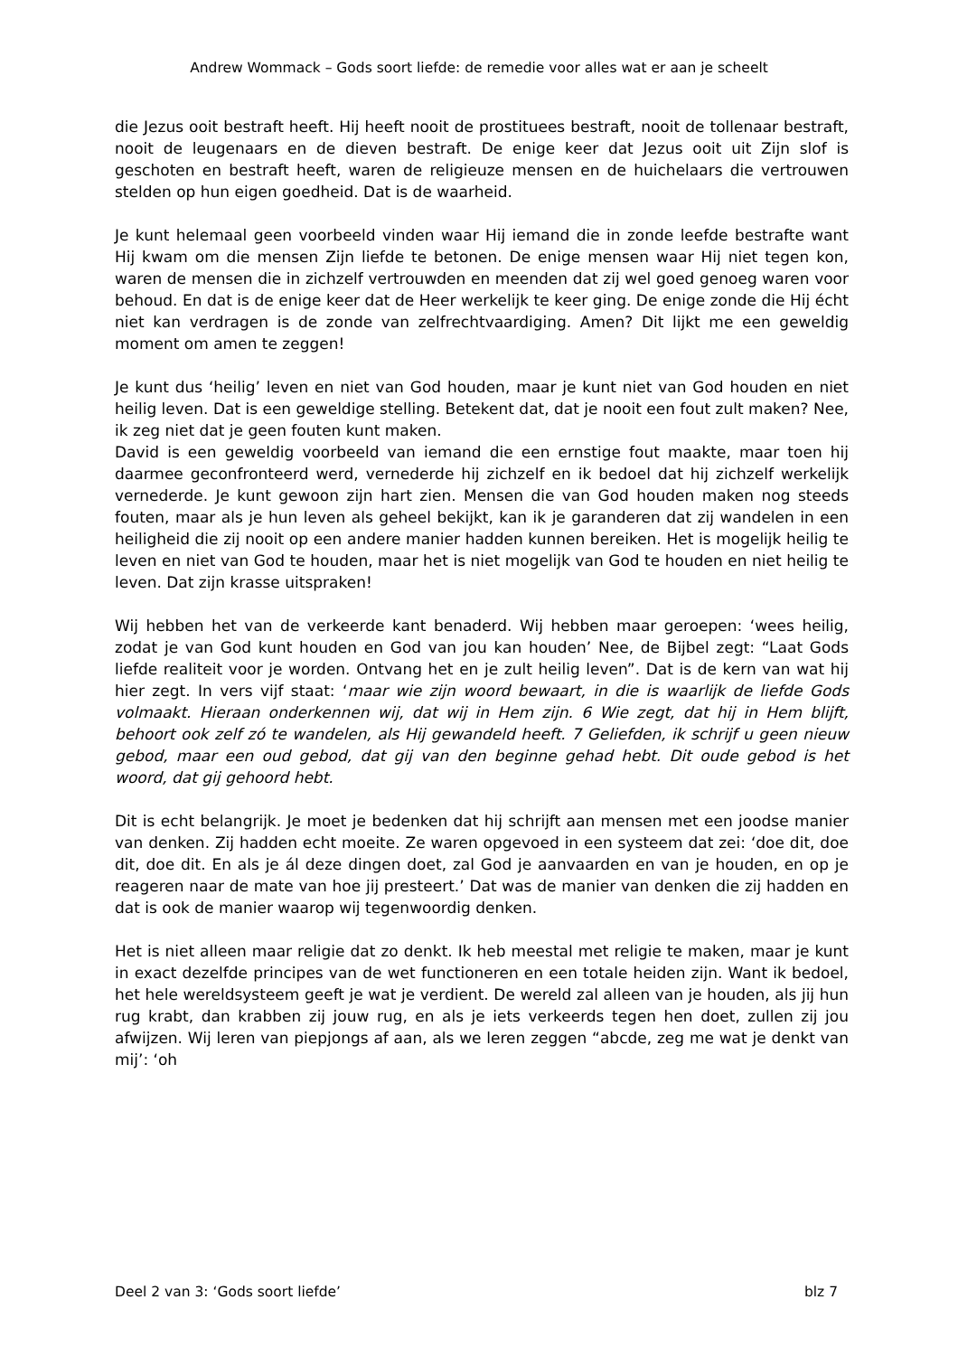Andrew Wommack – Gods soort liefde: de remedie voor alles wat er aan je scheelt
die Jezus ooit bestraft heeft. Hij heeft nooit de prostituees bestraft, nooit de tollenaar bestraft, nooit de leugenaars en de dieven bestraft. De enige keer dat Jezus ooit uit Zijn slof is geschoten en bestraft heeft, waren de religieuze mensen en de huichelaars die vertrouwen stelden op hun eigen goedheid. Dat is de waarheid.
Je kunt helemaal geen voorbeeld vinden waar Hij iemand die in zonde leefde bestrafte want Hij kwam om die mensen Zijn liefde te betonen. De enige mensen waar Hij niet tegen kon, waren de mensen die in zichzelf vertrouwden en meenden dat zij wel goed genoeg waren voor behoud. En dat is de enige keer dat de Heer werkelijk te keer ging. De enige zonde die Hij écht niet kan verdragen is de zonde van zelfrechtvaardiging. Amen? Dit lijkt me een geweldig moment om amen te zeggen!
Je kunt dus ‘heilig’ leven en niet van God houden, maar je kunt niet van God houden en niet heilig leven. Dat is een geweldige stelling. Betekent dat, dat je nooit een fout zult maken? Nee, ik zeg niet dat je geen fouten kunt maken.
David is een geweldig voorbeeld van iemand die een ernstige fout maakte, maar toen hij daarmee geconfronteerd werd, vernederde hij zichzelf en ik bedoel dat hij zichzelf werkelijk vernederde. Je kunt gewoon zijn hart zien. Mensen die van God houden maken nog steeds fouten, maar als je hun leven als geheel bekijkt, kan ik je garanderen dat zij wandelen in een heiligheid die zij nooit op een andere manier hadden kunnen bereiken. Het is mogelijk heilig te leven en niet van God te houden, maar het is niet mogelijk van God te houden en niet heilig te leven. Dat zijn krasse uitspraken!
Wij hebben het van de verkeerde kant benaderd. Wij hebben maar geroepen: ‘wees heilig, zodat je van God kunt houden en God van jou kan houden’ Nee, de Bijbel zegt: “Laat Gods liefde realiteit voor je worden. Ontvang het en je zult heilig leven”. Dat is de kern van wat hij hier zegt. In vers vijf staat: ‘maar wie zijn woord bewaart, in die is waarlijk de liefde Gods volmaakt. Hieraan onderkennen wij, dat wij in Hem zijn. 6 Wie zegt, dat hij in Hem blijft, behoort ook zelf zó te wandelen, als Hij gewandeld heeft. 7 Geliefden, ik schrijf u geen nieuw gebod, maar een oud gebod, dat gij van den beginne gehad hebt. Dit oude gebod is het woord, dat gij gehoord hebt.
Dit is echt belangrijk. Je moet je bedenken dat hij schrijft aan mensen met een joodse manier van denken. Zij hadden echt moeite. Ze waren opgevoed in een systeem dat zei: ‘doe dit, doe dit, doe dit. En als je ál deze dingen doet, zal God je aanvaarden en van je houden, en op je reageren naar de mate van hoe jij presteert.’ Dat was de manier van denken die zij hadden en dat is ook de manier waarop wij tegenwoordig denken.
Het is niet alleen maar religie dat zo denkt. Ik heb meestal met religie te maken, maar je kunt in exact dezelfde principes van de wet functioneren en een totale heiden zijn. Want ik bedoel, het hele wereldsysteem geeft je wat je verdient. De wereld zal alleen van je houden, als jij hun rug krabt, dan krabben zij jouw rug, en als je iets verkeerds tegen hen doet, zullen zij jou afwijzen. Wij leren van piepjongs af aan, als we leren zeggen “abcde, zeg me wat je denkt van mij’: ‘oh
Deel 2 van 3: ‘Gods soort liefde’ blz 7